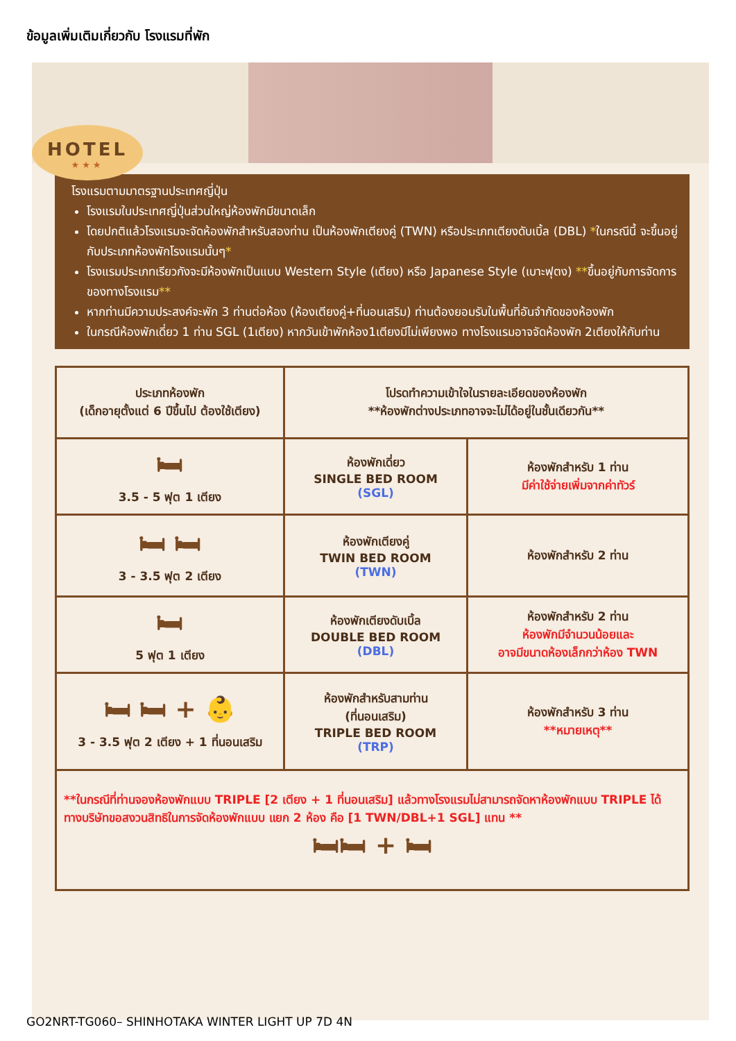ข้อมูลเพิ่มเติมเกี่ยวกับ โรงแรมที่พัก
HOTEL
★★★
โรงแรมตามมาตรฐานประเทศญี่ปุ่น
โรงแรมในประเทศญี่ปุ่นส่วนใหญ่ห้องพักมีขนาดเล็ก
โดยปกติแล้วโรงแรมจะจัดห้องพักสำหรับสองท่าน เป็นห้องพักเตียงคู่ (TWN) หรือประเภทเตียงดับเบิ้ล (DBL) *ในกรณีนี้ จะขึ้นอยู่กับประเภทห้องพักโรงแรมนั้นๆ*
โรงแรมประเภทเรียวกังจะมีห้องพักเป็นแบบ Western Style (เตียง) หรือ Japanese Style (เบาะฟุตง) **ขึ้นอยู่กับการจัดการของทางโรงแรม**
หากท่านมีความประสงค์จะพัก 3 ท่านต่อห้อง (ห้องเตียงคู่+ที่นอนเสริม) ท่านต้องยอมรับในพื้นที่อันจำกัดของห้องพัก
ในกรณีห้องพักเดี่ยว 1 ท่าน SGL (1เตียง) หากวันเข้าพักห้อง1เตียงมีไม่เพียงพอ ทางโรงแรมอาจจัดห้องพัก 2เตียงให้กับท่าน
| ประเภทห้องพัก (เด็กอายุตั้งแต่ 6 ปีขึ้นไป ต้องใช้เตียง) | โปรดทำความเข้าใจในรายละเอียดของห้องพัก **ห้องพักต่างประเภทอาจจะไม่ได้อยู่ในชั้นเดียวกัน** | |
| --- | --- | --- |
| 🛏 3.5 - 5 ฟุต 1 เตียง | ห้องพักเดี่ยว SINGLE BED ROOM (SGL) | ห้องพักสำหรับ 1 ท่าน มีค่าใช้จ่ายเพิ่มจากค่าทัวร์ |
| 🛏 🛏 3 - 3.5 ฟุต 2 เตียง | ห้องพักเตียงคู่ TWIN BED ROOM (TWN) | ห้องพักสำหรับ 2 ท่าน |
| 🛏 5 ฟุต 1 เตียง | ห้องพักเตียงดับเบิ้ล DOUBLE BED ROOM (DBL) | ห้องพักสำหรับ 2 ท่าน ห้องพักมีจำนวนน้อยและ อาจมีขนาดห้องเล็กกว่าห้อง TWN |
| 🛏 🛏 + 👶 3 - 3.5 ฟุต 2 เตียง + 1 ที่นอนเสริม | ห้องพักสำหรับสามท่าน (ที่นอนเสริม) TRIPLE BED ROOM (TRP) | ห้องพักสำหรับ 3 ท่าน **หมายเหตุ** |
| **ในกรณีที่ท่านจองห้องพักแบบ TRIPLE [2 เตียง + 1 ที่นอนเสริม] แล้วทางโรงแรมไม่สามารถจัดหาห้องพักแบบ TRIPLE ได้ ทางบริษัทขอสงวนสิทธิในการจัดห้องพักแบบ แยก 2 ห้อง คือ [1 TWN/DBL+1 SGL] แทน ** 🛏🛏 + 🛏 | | |
GO2NRT-TG060– SHINHOTAKA WINTER LIGHT UP 7D 4N